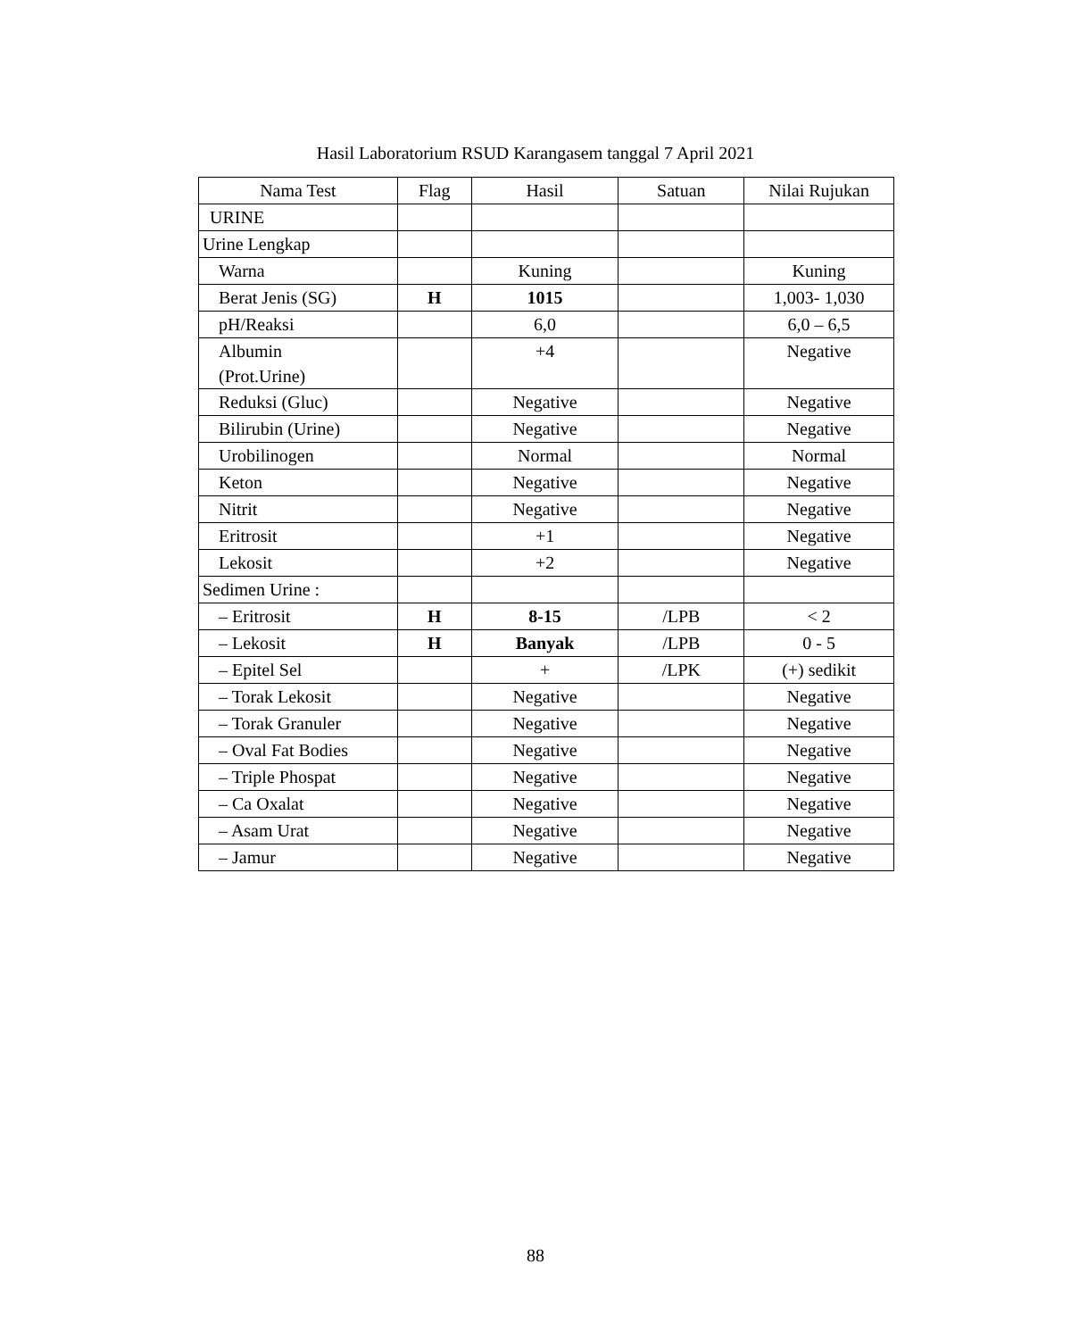Hasil Laboratorium RSUD Karangasem tanggal 7 April 2021
| Nama Test | Flag | Hasil | Satuan | Nilai Rujukan |
| --- | --- | --- | --- | --- |
| URINE | | | | |
| Urine Lengkap | | | | |
| Warna | | Kuning | | Kuning |
| Berat Jenis (SG) | H | 1015 | | 1,003- 1,030 |
| pH/Reaksi | | 6,0 | | 6,0 – 6,5 |
| Albumin (Prot.Urine) | | +4 | | Negative |
| Reduksi (Gluc) | | Negative | | Negative |
| Bilirubin (Urine) | | Negative | | Negative |
| Urobilinogen | | Normal | | Normal |
| Keton | | Negative | | Negative |
| Nitrit | | Negative | | Negative |
| Eritrosit | | +1 | | Negative |
| Lekosit | | +2 | | Negative |
| Sedimen Urine : | | | | |
| – Eritrosit | H | 8-15 | /LPB | < 2 |
| – Lekosit | H | Banyak | /LPB | 0 - 5 |
| – Epitel Sel | | + | /LPK | (+) sedikit |
| – Torak Lekosit | | Negative | | Negative |
| – Torak Granuler | | Negative | | Negative |
| – Oval Fat Bodies | | Negative | | Negative |
| – Triple Phospat | | Negative | | Negative |
| – Ca Oxalat | | Negative | | Negative |
| – Asam Urat | | Negative | | Negative |
| – Jamur | | Negative | | Negative |
88